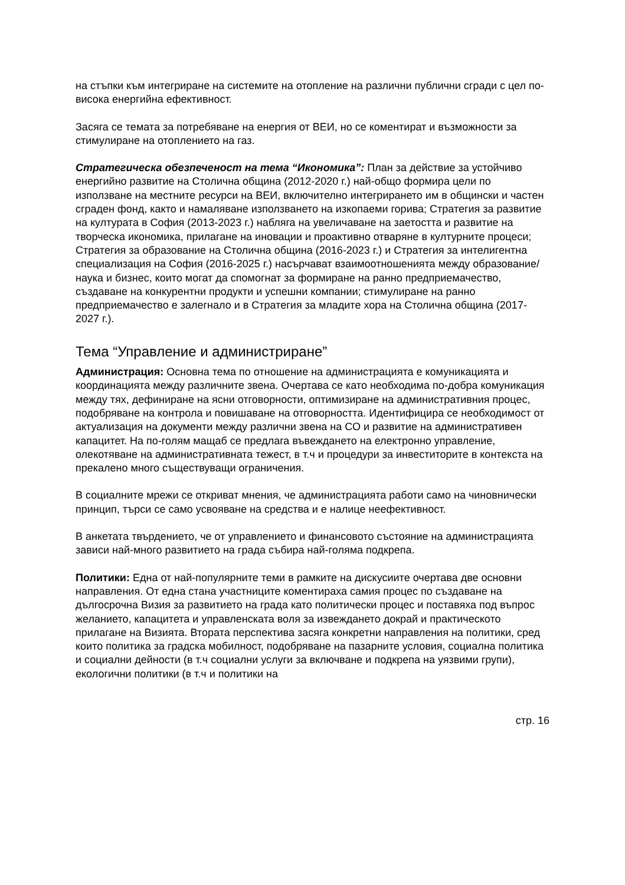на стъпки към интегриране на системите на отопление на различни публични сгради с цел по-висока енергийна ефективност.
Засяга се темата за потребяване на енергия от ВЕИ, но се коментират и възможности за стимулиране на отоплението на газ.
Стратегическа обезпеченост на тема “Икономика”: План за действие за устойчиво енергийно развитие на Столична община (2012-2020 г.) най-общо формира цели по използване на местните ресурси на ВЕИ, включително интегрирането им в общински и частен сграден фонд, както и намаляване използването на изкопаеми горива; Стратегия за развитие на културата в София (2013-2023 г.) набляга на увеличаване на заетостта и развитие на творческа икономика, прилагане на иновации и проактивно отваряне в културните процеси; Стратегия за образование на Столична община (2016-2023 г.) и Стратегия за интелигентна специализация на София (2016-2025 г.) насърчават взаимоотношенията между образование/наука и бизнес, които могат да спомогнат за формиране на ранно предприемачество, създаване на конкурентни продукти и успешни компании; стимулиране на ранно предприемачество е залегнало и в Стратегия за младите хора на Столична община (2017-2027 г.).
Тема “Управление и администриране”
Администрация: Основна тема по отношение на администрацията е комуникацията и координацията между различните звена. Очертава се като необходима по-добра комуникация между тях, дефиниране на ясни отговорности, оптимизиране на административния процес, подобряване на контрола и повишаване на отговорността. Идентифицира се необходимост от актуализация на документи между различни звена на СО и развитие на административен капацитет. На по-голям мащаб се предлага въвеждането на електронно управление, олекотяване на административната тежест, в т.ч и процедури за инвеститорите в контекста на прекалено много съществуващи ограничения.
В социалните мрежи се откриват мнения, че администрацията работи само на чиновнически принцип, търси се само усвояване на средства и е налице неефективност.
В анкетата твърдението, че от управлението и финансовото състояние на администрацията зависи най-много развитието на града събира най-голяма подкрепа.
Политики: Една от най-популярните теми в рамките на дискусиите очертава две основни направления. От една стана участниците коментираха самия процес по създаване на дългосрочна Визия за развитието на града като политически процес и поставяха под въпрос желанието, капацитета и управленската воля за извеждането докрай и практическото прилагане на Визията. Втората перспектива засяга конкретни направления на политики, сред които политика за градска мобилност, подобряване на пазарните условия, социална политика и социални дейности (в т.ч социални услуги за включване и подкрепа на уязвими групи), екологични политики (в т.ч и политики на
стр. 16